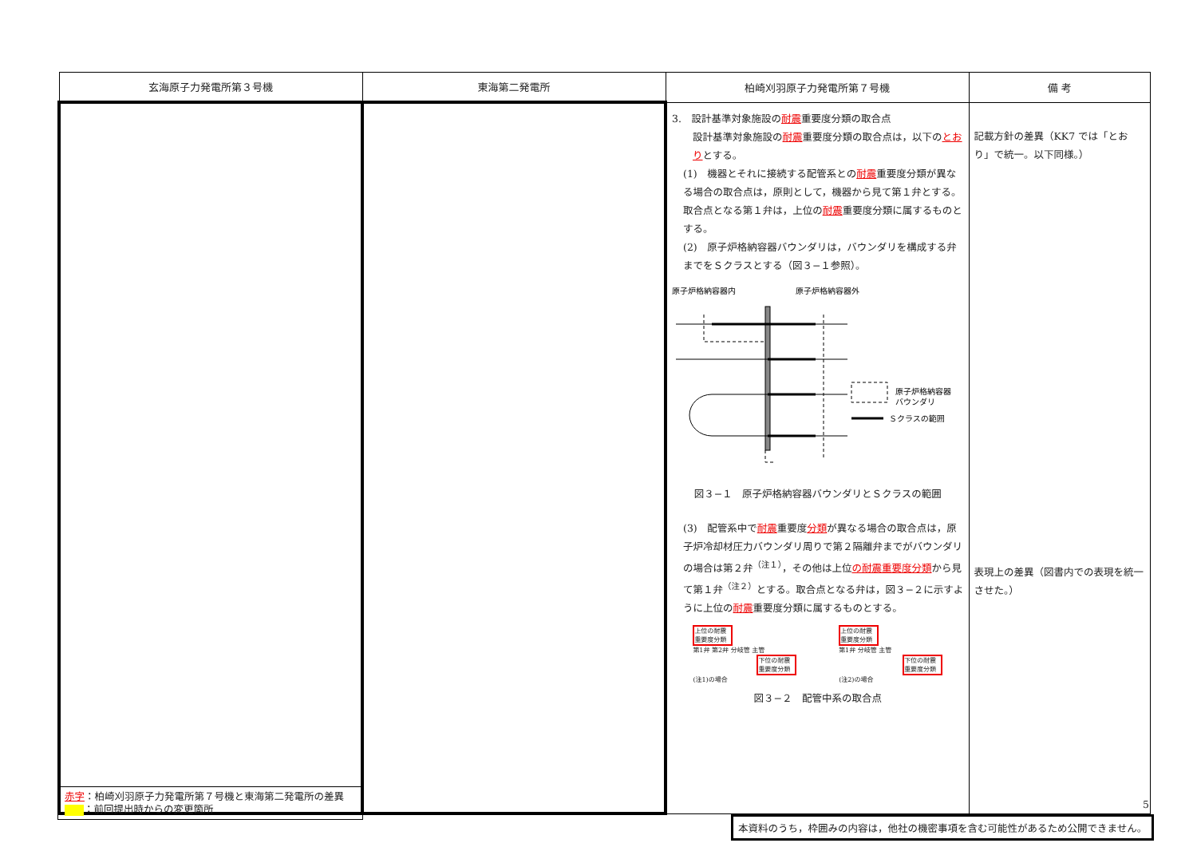| 玄海原子力発電所第３号機 | 東海第二発電所 | 柏崎刈羽原子力発電所第７号機 | 備 考 |
| --- | --- | --- | --- |
| | | 3. 設計基準対象施設の 耐震 重要度分類の取合点 設計基準対象施設の 耐震 重要度分類の取合点は，以下の とおり とする。 (1) 機器とそれに接続する配管系との 耐震 重要度分類が異なる場合の取合点は，原則として，機器から見て第１弁とする。取合点となる第１弁は，上位の 耐震 重要度分類に属するものとする。 (2) 原子炉格納容器バウンダリは，バウンダリを構成する弁までをＳクラスとする（図３−１参照）。 原子炉格納容器内 原子炉格納容器外 原子炉格納容器 バウンダリ Ｓクラスの範囲 図３−１ 原子炉格納容器バウンダリとＳクラスの範囲 (3) 配管系中で 耐震 重要度 分類 が異なる場合の取合点は，原子炉冷却材圧力バウンダリ周りで第２隔離弁までがバウンダリの場合は第２弁<sup>（注１）</sup>，その他は上位 の耐震重要度分類 から見て第１弁<sup>（注２）</sup>とする。取合点となる弁は，図３−２に示すように上位の 耐震 重要度分類に属するものとする。 上位の耐震 重要度分類 第1弁 第2弁 分岐管 主管 下位の耐震 重要度分類 (注1)の場合 上位の耐震 重要度分類 第1弁 分岐管 主管 下位の耐震 重要度分類 (注2)の場合 図３−２ 配管中系の取合点 | 記載方針の差異（KK7 では「とおり」で統一。以下同様。） 表現上の差異（図書内での表現を統一させた。） |
赤字：柏崎刈羽原子力発電所第７号機と東海第二発電所の差異
：前回提出時からの変更箇所
5
本資料のうち，枠囲みの内容は，他社の機密事項を含む可能性があるため公開できません。